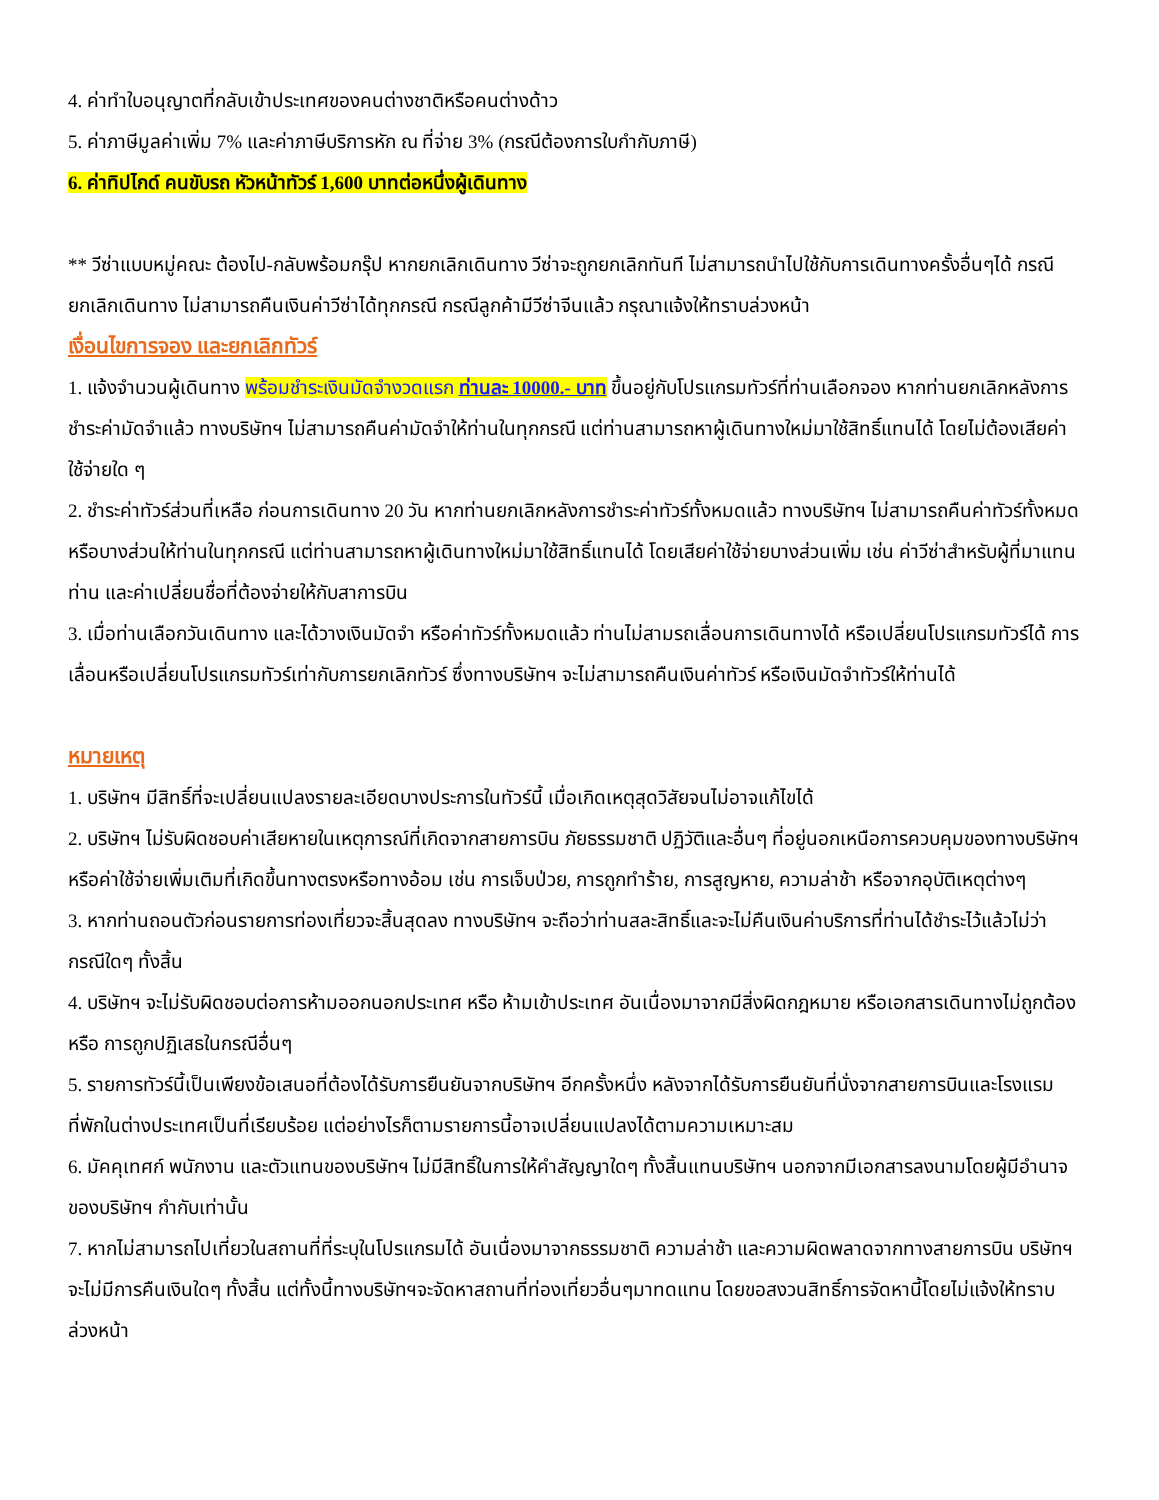4. ค่าทำใบอนุญาตที่กลับเข้าประเทศของคนต่างชาติหรือคนต่างด้าว
5. ค่าภาษีมูลค่าเพิ่ม 7% และค่าภาษีบริการหัก ณ ที่จ่าย 3% (กรณีต้องการใบกำกับภาษี)
6. ค่าทิปไกด์ คนขับรถ หัวหน้าทัวร์ 1,600 บาทต่อหนึ่งผู้เดินทาง
** วีซ่าแบบหมู่คณะ ต้องไป-กลับพร้อมกรุ๊ป หากยกเลิกเดินทาง วีซ่าจะถูกยกเลิกทันที ไม่สามารถนำไปใช้กับการเดินทางครั้งอื่นๆได้ กรณียกเลิกเดินทาง ไม่สามารถคืนเงินค่าวีซ่าได้ทุกกรณี กรณีลูกค้ามีวีซ่าจีนแล้ว กรุณาแจ้งให้ทราบล่วงหน้า
เงื่อนไขการจอง และยกเลิกทัวร์
1. แจ้งจำนวนผู้เดินทาง พร้อมชำระเงินมัดจำงวดแรก ท่านละ 10000.- บาท ขึ้นอยู่กับโปรแกรมทัวร์ที่ท่านเลือกจอง หากท่านยกเลิกหลังการชำระค่ามัดจำแล้ว ทางบริษัทฯ ไม่สามารถคืนค่ามัดจำให้ท่านในทุกกรณี แต่ท่านสามารถหาผู้เดินทางใหม่มาใช้สิทธิ์แทนได้ โดยไม่ต้องเสียค่าใช้จ่ายใด ๆ
2. ชำระค่าทัวร์ส่วนที่เหลือ ก่อนการเดินทาง 20 วัน หากท่านยกเลิกหลังการชำระค่าทัวร์ทั้งหมดแล้ว ทางบริษัทฯ ไม่สามารถคืนค่าทัวร์ทั้งหมด หรือบางส่วนให้ท่านในทุกกรณี แต่ท่านสามารถหาผู้เดินทางใหม่มาใช้สิทธิ์แทนได้ โดยเสียค่าใช้จ่ายบางส่วนเพิ่ม เช่น ค่าวีซ่าสำหรับผู้ที่มาแทนท่าน และค่าเปลี่ยนชื่อที่ต้องจ่ายให้กับสาการบิน
3. เมื่อท่านเลือกวันเดินทาง และได้วางเงินมัดจำ หรือค่าทัวร์ทั้งหมดแล้ว ท่านไม่สามรถเลื่อนการเดินทางได้ หรือเปลี่ยนโปรแกรมทัวร์ได้ การเลื่อนหรือเปลี่ยนโปรแกรมทัวร์เท่ากับการยกเลิกทัวร์ ซึ่งทางบริษัทฯ จะไม่สามารถคืนเงินค่าทัวร์ หรือเงินมัดจำทัวร์ให้ท่านได้
หมายเหตุ
1. บริษัทฯ มีสิทธิ์ที่จะเปลี่ยนแปลงรายละเอียดบางประการในทัวร์นี้ เมื่อเกิดเหตุสุดวิสัยจนไม่อาจแก้ไขได้
2. บริษัทฯ ไม่รับผิดชอบค่าเสียหายในเหตุการณ์ที่เกิดจากสายการบิน ภัยธรรมชาติ ปฏิวัติและอื่นๆ ที่อยู่นอกเหนือการควบคุมของทางบริษัทฯ หรือค่าใช้จ่ายเพิ่มเติมที่เกิดขึ้นทางตรงหรือทางอ้อม เช่น การเจ็บป่วย, การถูกทำร้าย, การสูญหาย, ความล่าช้า หรือจากอุบัติเหตุต่างๆ
3. หากท่านถอนตัวก่อนรายการท่องเที่ยวจะสิ้นสุดลง ทางบริษัทฯ จะถือว่าท่านสละสิทธิ์และจะไม่คืนเงินค่าบริการที่ท่านได้ชำระไว้แล้วไม่ว่ากรณีใดๆ ทั้งสิ้น
4. บริษัทฯ จะไม่รับผิดชอบต่อการห้ามออกนอกประเทศ หรือ ห้ามเข้าประเทศ อันเนื่องมาจากมีสิ่งผิดกฎหมาย หรือเอกสารเดินทางไม่ถูกต้อง หรือ การถูกปฏิเสธในกรณีอื่นๆ
5. รายการทัวร์นี้เป็นเพียงข้อเสนอที่ต้องได้รับการยืนยันจากบริษัทฯ อีกครั้งหนึ่ง หลังจากได้รับการยืนยันที่นั่งจากสายการบินและโรงแรมที่พักในต่างประเทศเป็นที่เรียบร้อย แต่อย่างไรก็ตามรายการนี้อาจเปลี่ยนแปลงได้ตามความเหมาะสม
6. มัคคุเทศก์ พนักงาน และตัวแทนของบริษัทฯ ไม่มีสิทธิ์ในการให้คำสัญญาใดๆ ทั้งสิ้นแทนบริษัทฯ นอกจากมีเอกสารลงนามโดยผู้มีอำนาจของบริษัทฯ กำกับเท่านั้น
7. หากไม่สามารถไปเที่ยวในสถานที่ที่ระบุในโปรแกรมได้ อันเนื่องมาจากธรรมชาติ ความล่าช้า และความผิดพลาดจากทางสายการบิน บริษัทฯ จะไม่มีการคืนเงินใดๆ ทั้งสิ้น แต่ทั้งนี้ทางบริษัทฯจะจัดหาสถานที่ท่องเที่ยวอื่นๆมาทดแทน โดยขอสงวนสิทธิ์การจัดหานี้โดยไม่แจ้งให้ทราบล่วงหน้า